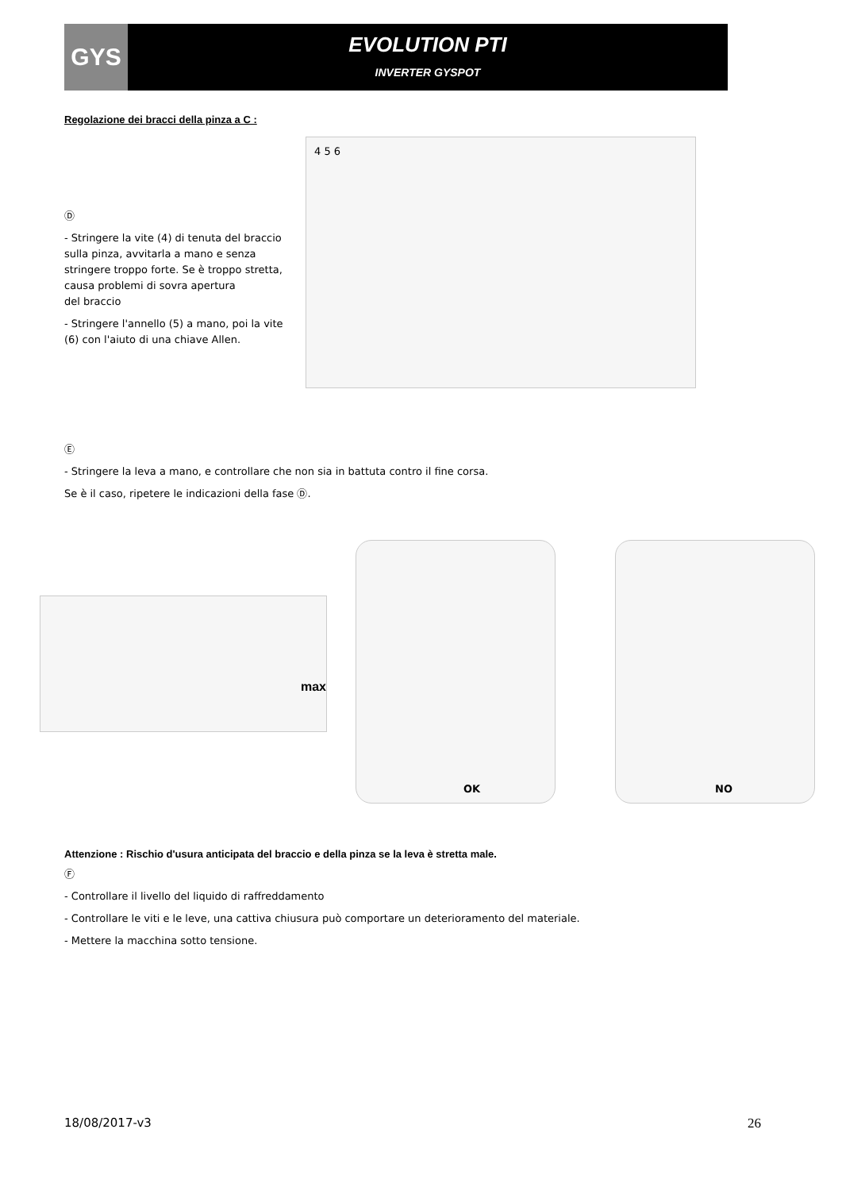GYS
EVOLUTION PTI
INVERTER GYSPOT
Regolazione dei bracci della pinza a C :
Ⓓ
- Stringere la vite (4) di tenuta del braccio sulla pinza, avvitarla a mano e senza stringere troppo forte. Se è troppo stretta, causa problemi di sovra apertura
del braccio
- Stringere l'annello (5) a mano, poi la vite (6) con l'aiuto di una chiave Allen.
4 5 6
Ⓔ
- Stringere la leva a mano, e controllare che non sia in battuta contro il fine corsa.
Se è il caso, ripetere le indicazioni della fase Ⓓ.
max
OK NO
Attenzione : Rischio d'usura anticipata del braccio e della pinza se la leva è stretta male.
Ⓕ
- Controllare il livello del liquido di raffreddamento
- Controllare le viti e le leve, una cattiva chiusura può comportare un deterioramento del materiale.
- Mettere la macchina sotto tensione.
18/08/2017-v3 26